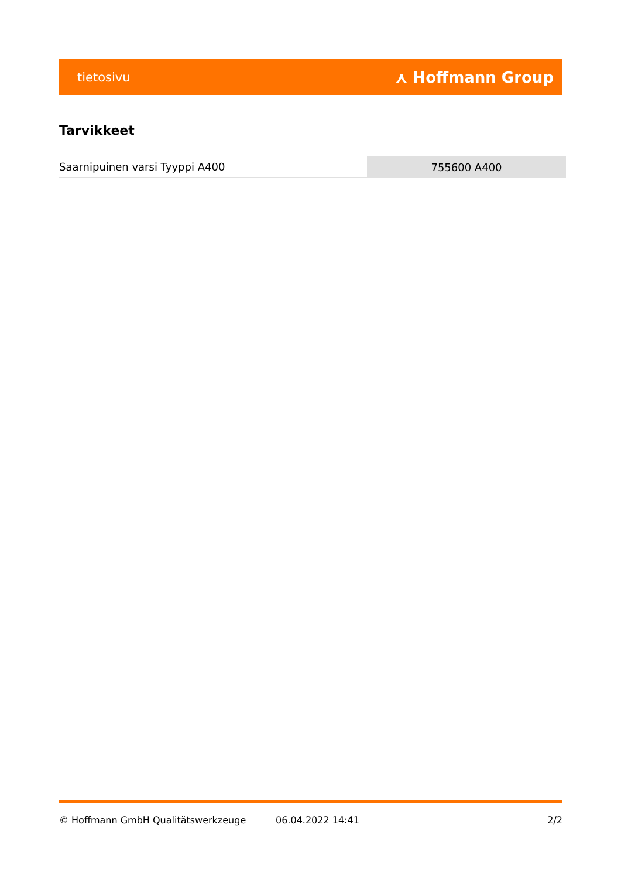tietosivu ⋏ Hoffmann Group
Tarvikkeet
| Saarnipuinen varsi Tyyppi A400 | 755600 A400 |
© Hoffmann GmbH Qualitätswerkzeuge 06.04.2022 14:41 2/2